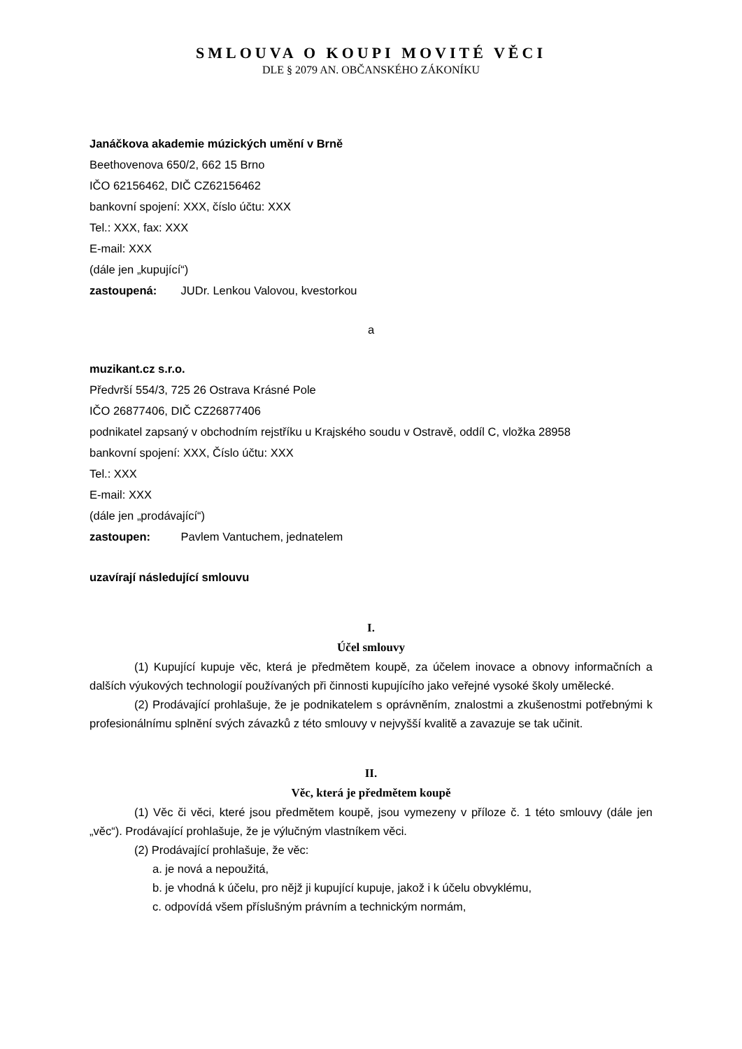SMLOUVA O KOUPI MOVITÉ VĚCI
DLE § 2079 AN. OBČANSKÉHO ZÁKONÍKU
Janáčkova akademie múzických umění v Brně
Beethovenova 650/2, 662 15 Brno
IČO 62156462, DIČ CZ62156462
bankovní spojení: XXX, číslo účtu: XXX
Tel.: XXX, fax: XXX
E-mail: XXX
(dále jen „kupující“)
zastoupená: JUDr. Lenkou Valovou, kvestorkou
a
muzikant.cz s.r.o.
Předvrší 554/3, 725 26 Ostrava Krásné Pole
IČO 26877406, DIČ CZ26877406
podnikatel zapsaný v obchodním rejstříku u Krajského soudu v Ostravě, oddíl C, vložka 28958
bankovní spojení: XXX, Číslo účtu: XXX
Tel.: XXX
E-mail: XXX
(dále jen „prodávající“)
zastoupen: Pavlem Vantuchem, jednatelem
uzavírají následující smlouvu
I.
Účel smlouvy
(1) Kupující kupuje věc, která je předmětem koupě, za účelem inovace a obnovy informačních a dalších výukových technologií používaných při činnosti kupujícího jako veřejné vysoké školy umělecké.
(2) Prodávající prohlašuje, že je podnikatelem s oprávněním, znalostmi a zkušenostmi potřebnými k profesionálnímu splnění svých závazků z této smlouvy v nejvyšší kvalitě a zavazuje se tak učinit.
II.
Věc, která je předmětem koupě
(1) Věc či věci, které jsou předmětem koupě, jsou vymezeny v příloze č. 1 této smlouvy (dále jen „věc“). Prodávající prohlašuje, že je výlučným vlastníkem věci.
(2) Prodávající prohlašuje, že věc:
a. je nová a nepoužitá,
b. je vhodná k účelu, pro nějž ji kupující kupuje, jakož i k účelu obvyklému,
c. odpovídá všem příslušným právním a technickým normám,